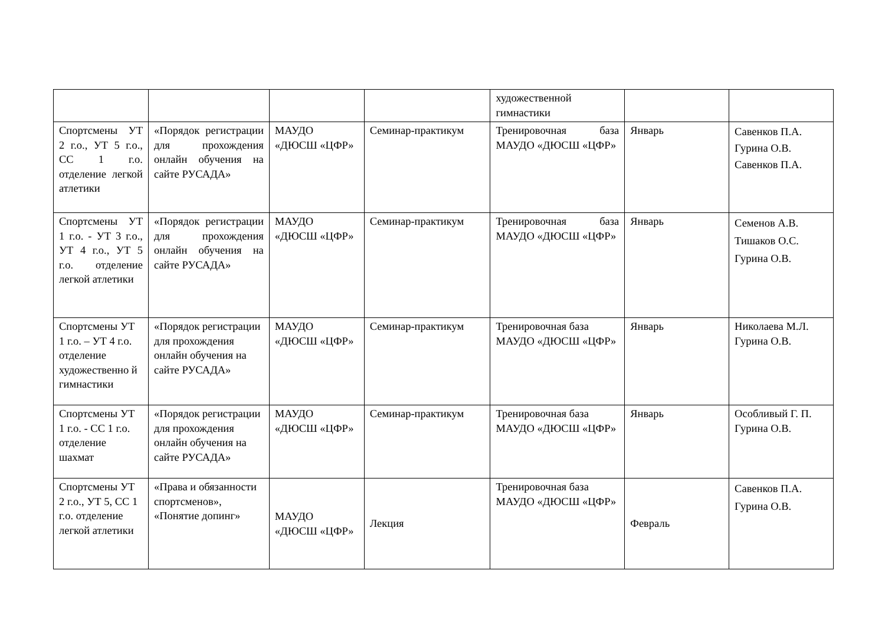| | | | | художественной гимнастики | | |
| Спортсмены УТ 2 г.о., УТ 5 г.о., СС 1 г.о. отделение легкой атлетики | «Порядок регистрации для прохождения онлайн обучения на сайте РУСАДА» | МАУДО «ДЮСШ «ЦФР» | Семинар-практикум | Тренировочная база МАУДО «ДЮСШ «ЦФР» | Январь | Савенков П.А. Гурина О.В. Савенков П.А. |
| Спортсмены УТ 1 г.о. - УТ 3 г.о., УТ 4 г.о., УТ 5 г.о. отделение легкой атлетики | «Порядок регистрации для прохождения онлайн обучения на сайте РУСАДА» | МАУДО «ДЮСШ «ЦФР» | Семинар-практикум | Тренировочная база МАУДО «ДЮСШ «ЦФР» | Январь | Семенов А.В. Тишаков О.С. Гурина О.В. |
| Спортсмены УТ 1 г.о. – УТ 4 г.о. отделение художественно й гимнастики | «Порядок регистрации для прохождения онлайн обучения на сайте РУСАДА» | МАУДО «ДЮСШ «ЦФР» | Семинар-практикум | Тренировочная база МАУДО «ДЮСШ «ЦФР» | Январь | Николаева М.Л. Гурина О.В. |
| Спортсмены УТ 1 г.о. - СС 1 г.о. отделение шахмат | «Порядок регистрации для прохождения онлайн обучения на сайте РУСАДА» | МАУДО «ДЮСШ «ЦФР» | Семинар-практикум | Тренировочная база МАУДО «ДЮСШ «ЦФР» | Январь | Особливый Г. П. Гурина О.В. |
| Спортсмены УТ 2 г.о., УТ 5, СС 1 г.о. отделение легкой атлетики | «Права и обязанности спортсменов», «Понятие допинг» | МАУДО «ДЮСШ «ЦФР» | Лекция | Тренировочная база МАУДО «ДЮСШ «ЦФР» | Февраль | Савенков П.А. Гурина О.В. |